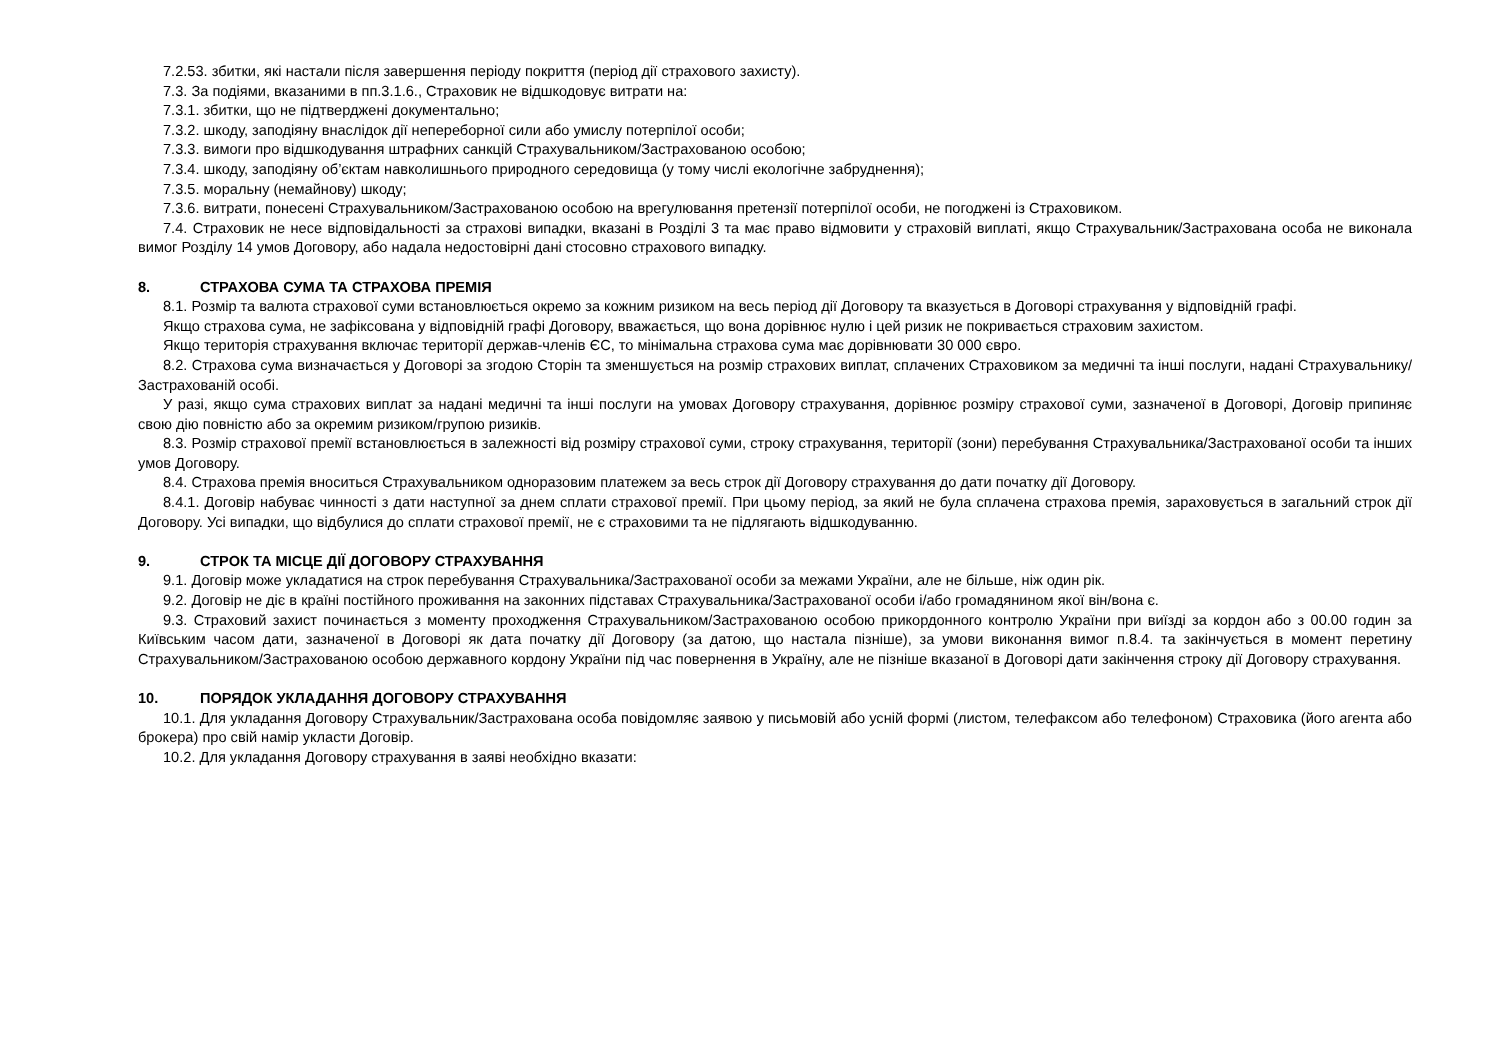7.2.53. збитки, які настали після завершення періоду покриття (період дії страхового захисту).
7.3. За подіями, вказаними в пп.3.1.6., Страховик не відшкодовує витрати на:
7.3.1. збитки, що не підтверджені документально;
7.3.2. шкоду, заподіяну внаслідок дії непереборної сили або умислу потерпілої особи;
7.3.3. вимоги про відшкодування штрафних санкцій Страхувальником/Застрахованою особою;
7.3.4. шкоду, заподіяну об’єктам навколишнього природного середовища (у тому числі екологічне забруднення);
7.3.5. моральну (немайнову) шкоду;
7.3.6. витрати, понесені Страхувальником/Застрахованою особою на врегулювання претензії потерпілої особи, не погоджені із Страховиком.
7.4. Страховик не несе відповідальності за страхові випадки, вказані в Розділі 3 та має право відмовити у страховій виплаті, якщо Страхувальник/Застрахована особа не виконала вимог Розділу 14 умов Договору, або надала недостовірні дані стосовно страхового випадку.
8. СТРАХОВА СУМА ТА СТРАХОВА ПРЕМІЯ
8.1. Розмір та валюта страхової суми встановлюється окремо за кожним ризиком на весь період дії Договору та вказується в Договорі страхування у відповідній графі.
Якщо страхова сума, не зафіксована у відповідній графі Договору, вважається, що вона дорівнює нулю і цей ризик не покривається страховим захистом.
Якщо територія страхування включає території держав-членів ЄС, то мінімальна страхова сума має дорівнювати 30 000 євро.
8.2. Страхова сума визначається у Договорі за згодою Сторін та зменшується на розмір страхових виплат, сплачених Страховиком за медичні та інші послуги, надані Страхувальнику/Застрахованій особі.
У разі, якщо сума страхових виплат за надані медичні та інші послуги на умовах Договору страхування, дорівнює розміру страхової суми, зазначеної в Договорі, Договір припиняє свою дію повністю або за окремим ризиком/групою ризиків.
8.3. Розмір страхової премії встановлюється в залежності від розміру страхової суми, строку страхування, території (зони) перебування Страхувальника/Застрахованої особи та інших умов Договору.
8.4. Страхова премія вноситься Страхувальником одноразовим платежем за весь строк дії Договору страхування до дати початку дії Договору.
8.4.1. Договір набуває чинності з дати наступної за днем сплати страхової премії. При цьому період, за який не була сплачена страхова премія, зараховується в загальний строк дії Договору. Усі випадки, що відбулися до сплати страхової премії, не є страховими та не підлягають відшкодуванню.
9. СТРОК ТА МІСЦЕ ДІЇ ДОГОВОРУ СТРАХУВАННЯ
9.1. Договір може укладатися на строк перебування Страхувальника/Застрахованої особи за межами України, але не більше, ніж один рік.
9.2. Договір не діє в країні постійного проживання на законних підставах Страхувальника/Застрахованої особи і/або громадянином якої він/вона є.
9.3. Страховий захист починається з моменту проходження Страхувальником/Застрахованою особою прикордонного контролю України при виїзді за кордон або з 00.00 годин за Київським часом дати, зазначеної в Договорі як дата початку дії Договору (за датою, що настала пізніше), за умови виконання вимог п.8.4. та закінчується в момент перетину Страхувальником/Застрахованою особою державного кордону України під час повернення в Україну, але не пізніше вказаної в Договорі дати закінчення строку дії Договору страхування.
10. ПОРЯДОК УКЛАДАННЯ ДОГОВОРУ СТРАХУВАННЯ
10.1. Для укладання Договору Страхувальник/Застрахована особа повідомляє заявою у письмовій або усній формі (листом, телефаксом або телефоном) Страховика (його агента або брокера) про свій намір укласти Договір.
10.2. Для укладання Договору страхування в заяві необхідно вказати: